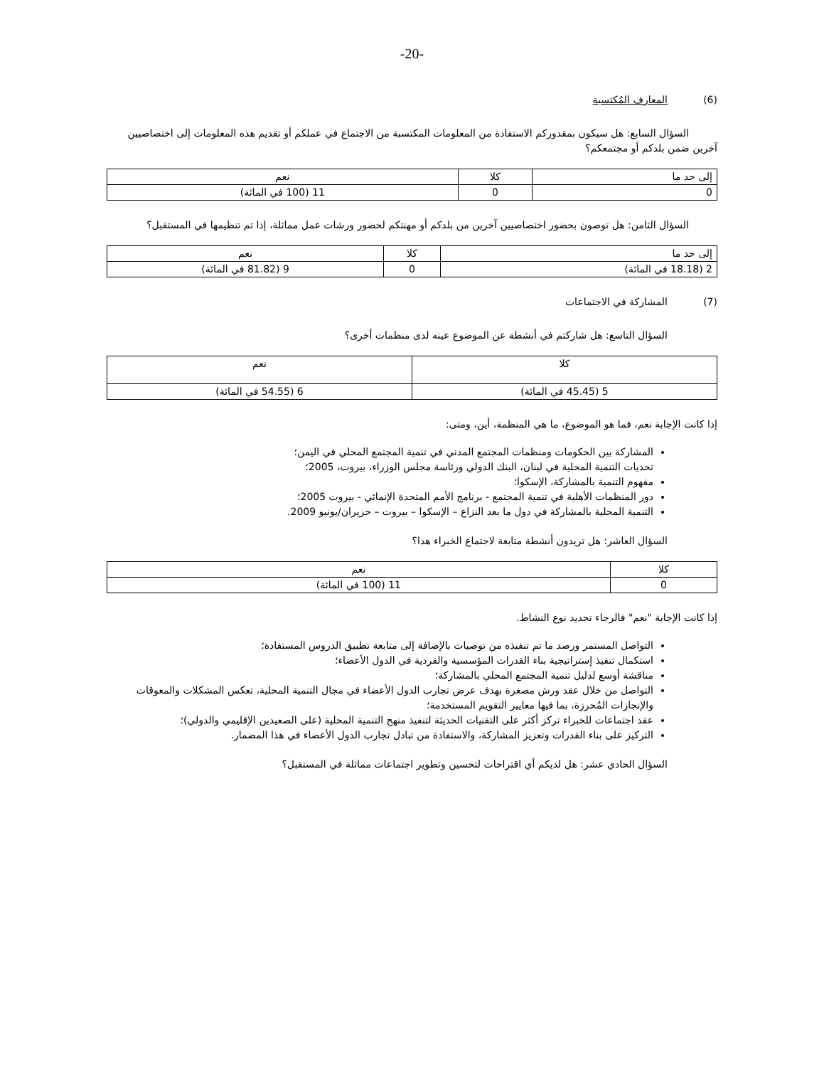-20-
(6) المعارف المُكتسبة
السؤال السابع: هل سيكون بمقدوركم الاستفادة من المعلومات المكتسبة من الاجتماع في عملكم أو تقديم هذه المعلومات إلى اختصاصيين آخرين ضمن بلدكم أو مجتمعكم؟
| إلى حد ما | كلا | نعم |
| --- | --- | --- |
| 0 | 0 | 11 (100 في المائة) |
السؤال الثامن: هل توصون بحضور اختصاصيين آخرين من بلدكم أو مهنتكم لحضور ورشات عمل مماثلة، إذا تم تنظيمها في المستقبل؟
| إلى حد ما | كلا | نعم |
| --- | --- | --- |
| 2 (18.18 في المائة) | 0 | 9 (81.82 في المائة) |
(7) المشاركة في الاجتماعات
السؤال التاسع: هل شاركتم في أنشطة عن الموضوع عينه لدى منظمات أخرى؟
| كلا | نعم |
| --- | --- |
| 5 (45.45 في المائة) | 6 (54.55 في المائة) |
إذا كانت الإجابة نعم، فما هو الموضوع، ما هي المنظمة، أين، ومتى:
المشاركة بين الحكومات ومنظمات المجتمع المدني في تنمية المجتمع المحلي في اليمن؛
تحديات التنمية المحلية في لبنان، البنك الدولي ورئاسة مجلس الوزراء، بيروت، 2005؛
مفهوم التنمية بالمشاركة، الإسكوا؛
دور المنظمات الأهلية في تنمية المجتمع - برنامج الأمم المتحدة الإنمائي - بيروت 2005؛
التنمية المحلية بالمشاركة في دول ما بعد النزاع – الإسكوا – بيروت – حزيران/يونيو 2009.
السؤال العاشر: هل تريدون أنشطة متابعة لاجتماع الخبراء هذا؟
| كلا | نعم |
| --- | --- |
| 0 | 11 (100 في المائة) |
إذا كانت الإجابة "نعم" فالرجاء تحديد نوع النشاط.
التواصل المستمر ورصد ما تم تنفيذه من توصيات بالإضافة إلى متابعة تطبيق الدروس المستفادة؛
استكمال تنفيذ إستراتيجية بناء القدرات المؤسسية والفردية في الدول الأعضاء؛
مناقشة أوسع لدليل تنمية المجتمع المحلي بالمشاركة؛
التواصل من خلال عقد ورش مصغرة بهدف عرض تجارب الدول الأعضاء في مجال التنمية المحلية، تعكس المشكلات والمعوقات والإنجازات المُحرزة، بما فيها معايير التقويم المستخدمة؛
عقد اجتماعات للخبراء تركز أكثر على التقنيات الحديثة لتنفيذ منهج التنمية المحلية (على الصعيدين الإقليمي والدولي)؛
التركيز على بناء القدرات وتعزيز المشاركة، والاستفادة من تبادل تجارب الدول الأعضاء في هذا المضمار.
السؤال الحادي عشر: هل لديكم أي اقتراحات لتحسين وتطوير اجتماعات مماثلة في المستقبل؟